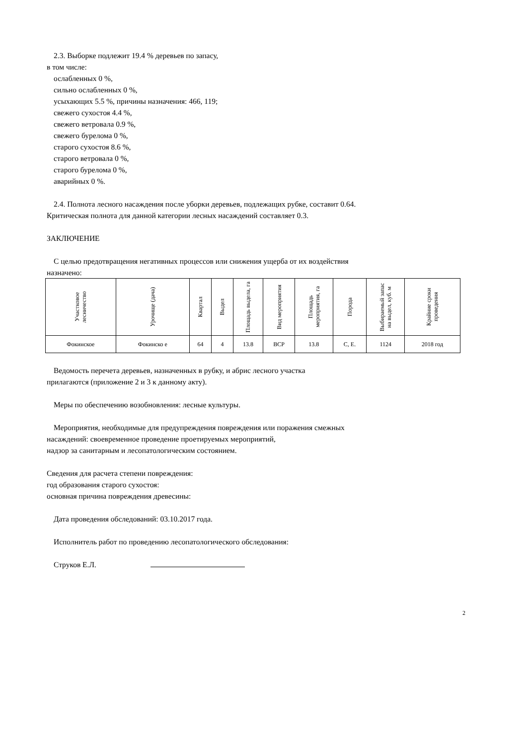2.3. Выборке подлежит 19.4 % деревьев по запасу,
в том числе:
ослабленных 0 %,
сильно ослабленных 0 %,
усыхающих 5.5 %, причины назначения: 466, 119;
свежего сухостоя 4.4 %,
свежего ветровала 0.9 %,
свежего бурелома 0 %,
старого сухостоя 8.6 %,
старого ветровала 0 %,
старого бурелома 0 %,
аварийных 0 %.
2.4. Полнота лесного насаждения после уборки деревьев, подлежащих рубке, составит 0.64.
Критическая полнота для данной категории лесных насаждений составляет 0.3.
ЗАКЛЮЧЕНИЕ
С целью предотвращения негативных процессов или снижения ущерба от их воздействия
назначено:
| Участковое лесничество | Урочище (дача) | Квартал | Выдел | Площадь выдела, га | Вид мероприятия | Площадь мероприятия, га | Порода | Выбираемый запас на выдел, куб. м | Крайние сроки проведения |
| --- | --- | --- | --- | --- | --- | --- | --- | --- | --- |
| Фокинское | Фокинско е | 64 | 4 | 13.8 | ВСР | 13.8 | С, Е. | 1124 | 2018 год |
Ведомость перечета деревьев, назначенных в рубку, и абрис лесного участка
прилагаются (приложение 2 и 3 к данному акту).
Меры по обеспечению возобновления: лесные культуры.
Мероприятия, необходимые для предупреждения повреждения или поражения смежных
насаждений: своевременное проведение проетируемых мероприятий,
надзор за санитарным и лесопатологическим состоянием.
Сведения для расчета степени повреждения:
год образования старого сухостоя:
основная причина повреждения древесины:
Дата проведения обследований: 03.10.2017 года.
Исполнитель работ по проведению лесопатологического обследования:
Струков Е.Л.
2